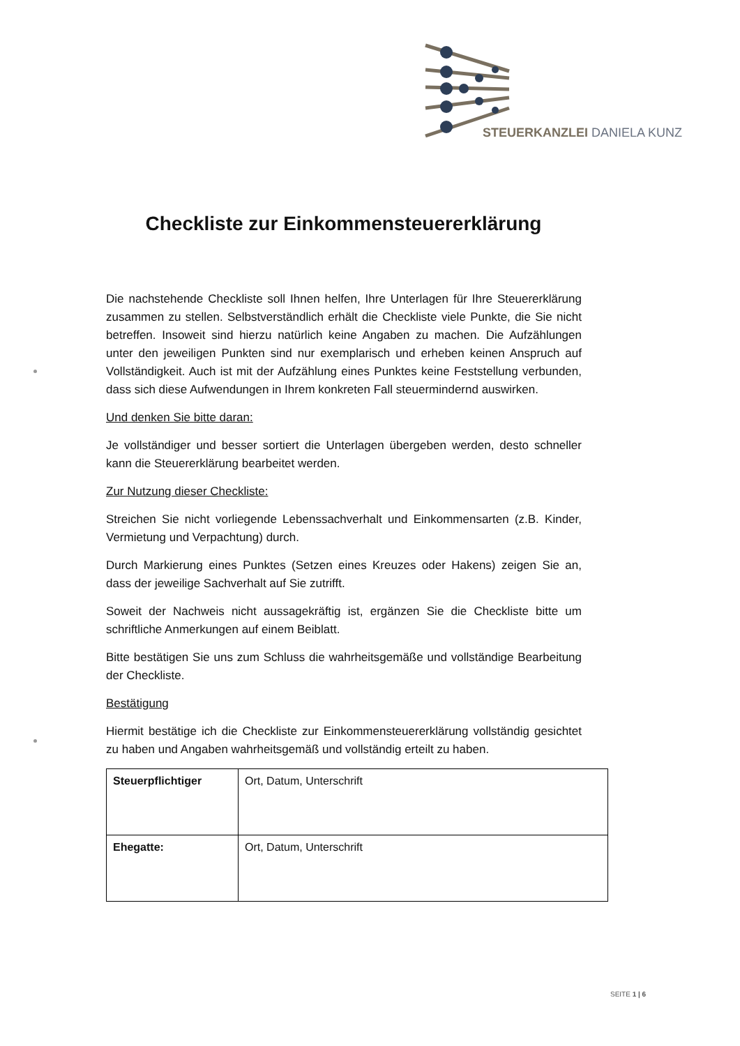STEUERKANZLEI DANIELA KUNZ
Checkliste zur Einkommensteuererklärung
Die nachstehende Checkliste soll Ihnen helfen, Ihre Unterlagen für Ihre Steuererklärung zusammen zu stellen. Selbstverständlich erhält die Checkliste viele Punkte, die Sie nicht betreffen. Insoweit sind hierzu natürlich keine Angaben zu machen. Die Aufzählungen unter den jeweiligen Punkten sind nur exemplarisch und erheben keinen Anspruch auf Vollständigkeit. Auch ist mit der Aufzählung eines Punktes keine Feststellung verbunden, dass sich diese Aufwendungen in Ihrem konkreten Fall steuermindernd auswirken.
Und denken Sie bitte daran:
Je vollständiger und besser sortiert die Unterlagen übergeben werden, desto schneller kann die Steuererklärung bearbeitet werden.
Zur Nutzung dieser Checkliste:
Streichen Sie nicht vorliegende Lebenssachverhalt und Einkommensarten (z.B. Kinder, Vermietung und Verpachtung) durch.
Durch Markierung eines Punktes (Setzen eines Kreuzes oder Hakens) zeigen Sie an, dass der jeweilige Sachverhalt auf Sie zutrifft.
Soweit der Nachweis nicht aussagekräftig ist, ergänzen Sie die Checkliste bitte um schriftliche Anmerkungen auf einem Beiblatt.
Bitte bestätigen Sie uns zum Schluss die wahrheitsgemäße und vollständige Bearbeitung der Checkliste.
Bestätigung
Hiermit bestätige ich die Checkliste zur Einkommensteuererklärung vollständig gesichtet zu haben und Angaben wahrheitsgemäß und vollständig erteilt zu haben.
| Steuerpflichtiger | Ort, Datum, Unterschrift |
| Ehegatte: | Ort, Datum, Unterschrift |
SEITE 1 | 6